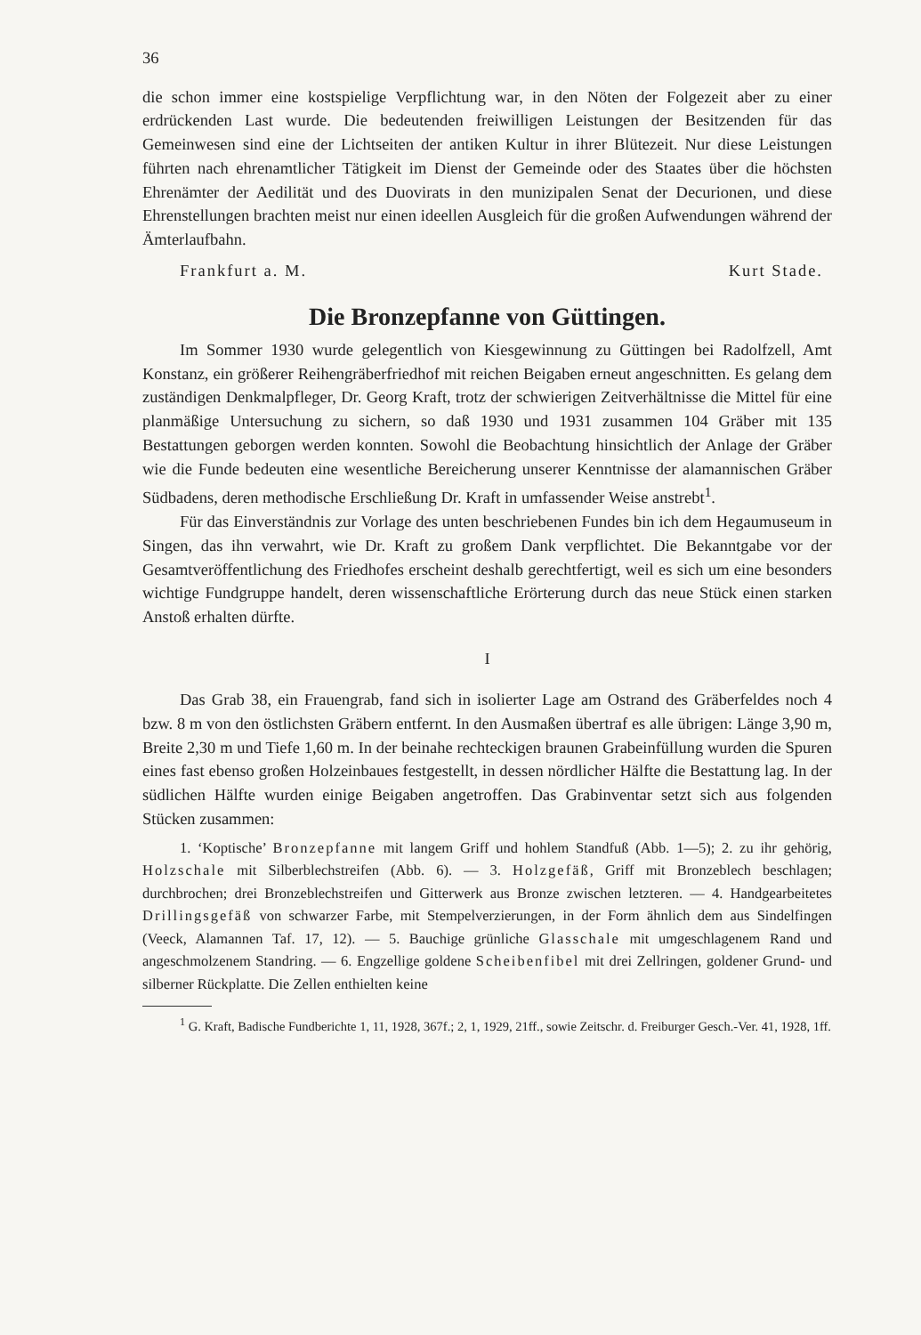36
die schon immer eine kostspielige Verpflichtung war, in den Nöten der Folgezeit aber zu einer erdrückenden Last wurde. Die bedeutenden freiwilligen Leistungen der Besitzenden für das Gemeinwesen sind eine der Lichtseiten der antiken Kultur in ihrer Blütezeit. Nur diese Leistungen führten nach ehrenamtlicher Tätigkeit im Dienst der Gemeinde oder des Staates über die höchsten Ehrenämter der Aedilität und des Duovirats in den munizipalen Senat der Decurionen, und diese Ehrenstellungen brachten meist nur einen ideellen Ausgleich für die großen Aufwendungen während der Ämterlaufbahn.
Frankfurt a. M. Kurt Stade.
Die Bronzepfanne von Güttingen.
Im Sommer 1930 wurde gelegentlich von Kiesgewinnung zu Güttingen bei Radolfzell, Amt Konstanz, ein größerer Reihengräberfriedhof mit reichen Beigaben erneut angeschnitten. Es gelang dem zuständigen Denkmalpfleger, Dr. Georg Kraft, trotz der schwierigen Zeitverhältnisse die Mittel für eine planmäßige Untersuchung zu sichern, so daß 1930 und 1931 zusammen 104 Gräber mit 135 Bestattungen geborgen werden konnten. Sowohl die Beobachtung hinsichtlich der Anlage der Gräber wie die Funde bedeuten eine wesentliche Bereicherung unserer Kenntnisse der alamannischen Gräber Südbadens, deren methodische Erschließung Dr. Kraft in umfassender Weise anstrebt<sup>1</sup>.
Für das Einverständnis zur Vorlage des unten beschriebenen Fundes bin ich dem Hegaumuseum in Singen, das ihn verwahrt, wie Dr. Kraft zu großem Dank verpflichtet. Die Bekanntgabe vor der Gesamtveröffentlichung des Friedhofes erscheint deshalb gerechtfertigt, weil es sich um eine besonders wichtige Fundgruppe handelt, deren wissenschaftliche Erörterung durch das neue Stück einen starken Anstoß erhalten dürfte.
I
Das Grab 38, ein Frauengrab, fand sich in isolierter Lage am Ostrand des Gräberfeldes noch 4 bzw. 8 m von den östlichsten Gräbern entfernt. In den Ausmaßen übertraf es alle übrigen: Länge 3,90 m, Breite 2,30 m und Tiefe 1,60 m. In der beinahe rechteckigen braunen Grabeinfüllung wurden die Spuren eines fast ebenso großen Holzeinbaues festgestellt, in dessen nördlicher Hälfte die Bestattung lag. In der südlichen Hälfte wurden einige Beigaben angetroffen. Das Grabinventar setzt sich aus folgenden Stücken zusammen:
1. ‘Koptische’ Bronzepfanne mit langem Griff und hohlem Standfuß (Abb. 1—5); 2. zu ihr gehörig, Holzschale mit Silberblechstreifen (Abb. 6). — 3. Holzgefäß, Griff mit Bronzeblech beschlagen; durchbrochen; drei Bronzeblechstreifen und Gitterwerk aus Bronze zwischen letzteren. — 4. Handgearbeitetes Drillingsgefäß von schwarzer Farbe, mit Stempelverzierungen, in der Form ähnlich dem aus Sindelfingen (Veeck, Alamannen Taf. 17, 12). — 5. Bauchige grünliche Glasschale mit umgeschlagenem Rand und angeschmolzenem Standring. — 6. Engzellige goldene Scheibenfibel mit drei Zellringen, goldener Grund- und silberner Rückplatte. Die Zellen enthielten keine
<sup>1</sup> G. Kraft, Badische Fundberichte 1, 11, 1928, 367f.; 2, 1, 1929, 21ff., sowie Zeitschr. d. Freiburger Gesch.-Ver. 41, 1928, 1ff.